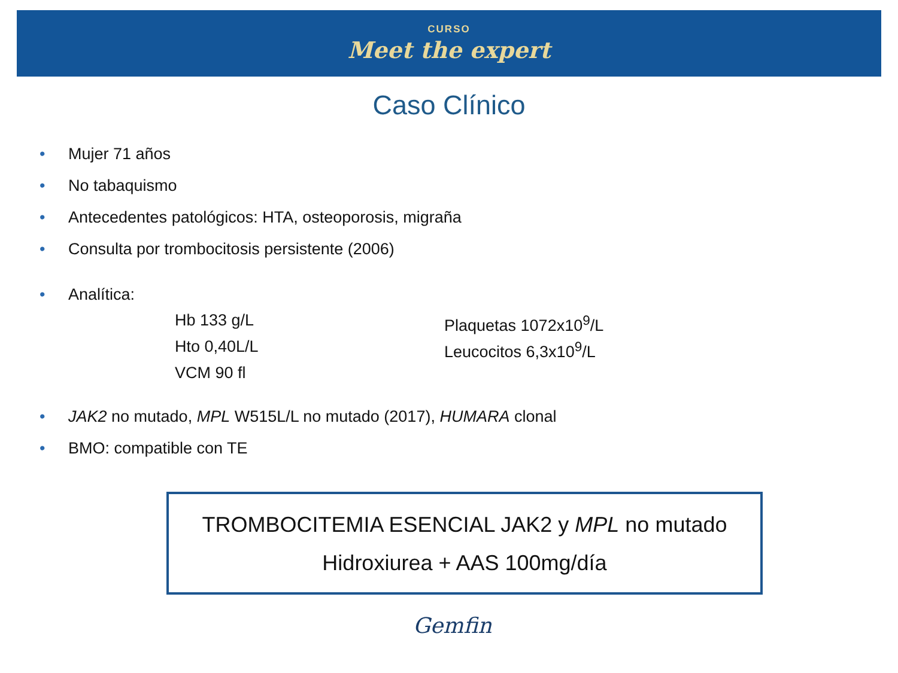CURSO
Meet the expert
Caso Clínico
• Mujer 71 años
• No tabaquismo
• Antecedentes patológicos: HTA, osteoporosis, migraña
• Consulta por trombocitosis persistente (2006)
• Analítica:
Hb 133 g/L
Plaquetas 1072x10<sup>9</sup>/L
Hto 0,40L/L
Leucocitos 6,3x10<sup>9</sup>/L
VCM 90 fl
• JAK2 no mutado, MPL W515L/L no mutado (2017), HUMARA clonal
• BMO: compatible con TE
TROMBOCITEMIA ESENCIAL JAK2 y MPL no mutado
Hidroxiurea + AAS 100mg/día
Gemfin